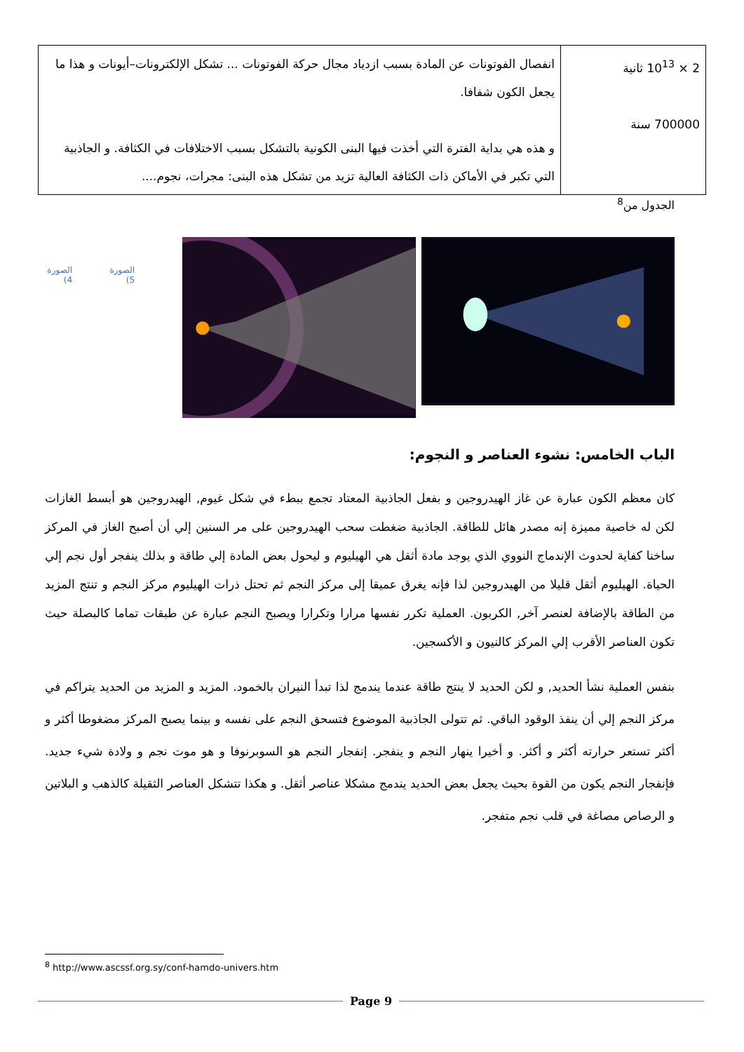| 2 × 10<sup>13</sup> ثانية 700000 سنة | انفصال الفوتونات عن المادة بسبب ازدياد مجال حركة الفوتونات ... تشكل الإلكترونات–أيونات و هذا ما يجعل الكون شفافا. و هذه هي بداية الفترة التي أخذت فيها البنى الكونية بالتشكل بسبب الاختلافات في الكثافة. و الجاذبية التي تكبر في الأماكن ذات الكثافة العالية تزيد من تشكل هذه البنى: مجرات، نجوم.... |
الجدول من<sup>8</sup>
الصورة 5) الصورة 4)
الباب الخامس: نشوء العناصر و النجوم:
كان معظم الكون عبارة عن غاز الهيدروجين و بفعل الجاذبية المعتاد تجمع ببطء في شكل غيوم, الهيدروجين هو أبسط الغازات لكن له خاصية مميزة إنه مصدر هائل للطاقة. الجاذبية ضغطت سحب الهيدروجين على مر السنين إلي أن أصبح الغاز في المركز ساخنا كفاية لحدوث الإندماج النووي الذي يوجد مادة أثقل هي الهيليوم و ليحول بعض المادة إلي طاقة و بذلك ينفجر أول نجم إلي الحياة. الهيليوم أثقل قليلا من الهيدروجين لذا فإنه يغرق عميقا إلى مركز النجم ثم تحتل ذرات الهيليوم مركز النجم و تنتج المزيد من الطاقة بالإضافة لعنصر آخر, الكربون. العملية تكرر نفسها مرارا وتكرارا ويصبح النجم عبارة عن طبقات تماما كالبصلة حيث تكون العناصر الأقرب إلي المركز كالنيون و الأكسجين.
بنفس العملية نشأ الحديد, و لكن الحديد لا ينتج طاقة عندما يندمج لذا تبدأ النيران بالخمود. المزيد و المزيد من الحديد يتراكم في مركز النجم إلي أن ينفذ الوقود الباقي. ثم تتولى الجاذبية الموضوع فتسحق النجم على نفسه و بينما يصبح المركز مضغوطا أكثر و أكثر تستعر حرارته أكثر و أكثر. و أخيرا ينهار النجم و ينفجر. إنفجار النجم هو السوبرنوفا و هو موت نجم و ولادة شيء جديد. فإنفجار النجم يكون من القوة بحيث يجعل بعض الحديد يندمج مشكلا عناصر أثقل. و هكذا تتشكل العناصر الثقيلة كالذهب و البلاتين و الرصاص مصاغة في قلب نجم متفجر.
<sup>8</sup> http://www.ascssf.org.sy/conf-hamdo-univers.htm
Page 9